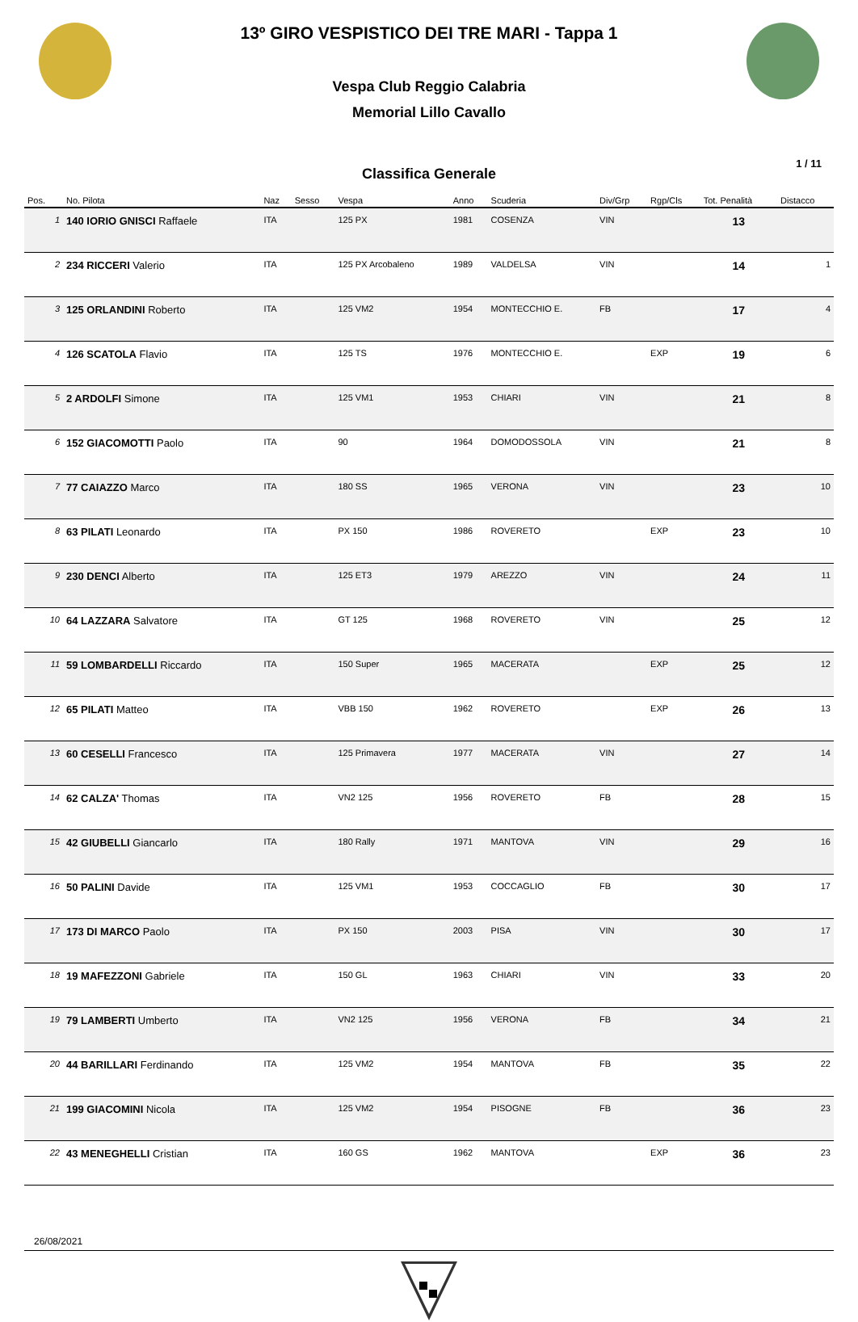13º GIRO VESPISTICO DEI TRE MARI - Tappa 1
Vespa Club Reggio Calabria
Memorial Lillo Cavallo
Classifica Generale
1 / 11
| Pos. | No. Pilota | Naz | Sesso | Vespa | Anno | Scuderia | Div/Grp | Rgp/Cls | Tot. Penalità | Distacco |
| --- | --- | --- | --- | --- | --- | --- | --- | --- | --- | --- |
| 1 | 140 IORIO GNISCI Raffaele | ITA | | 125 PX | 1981 | COSENZA | VIN | | 13 | |
| 2 | 234 RICCERI Valerio | ITA | | 125 PX Arcobaleno | 1989 | VALDELSA | VIN | | 14 | 1 |
| 3 | 125 ORLANDINI Roberto | ITA | | 125 VM2 | 1954 | MONTECCHIO E. | FB | | 17 | 4 |
| 4 | 126 SCATOLA Flavio | ITA | | 125 TS | 1976 | MONTECCHIO E. | | EXP | 19 | 6 |
| 5 | 2 ARDOLFI Simone | ITA | | 125 VM1 | 1953 | CHIARI | VIN | | 21 | 8 |
| 6 | 152 GIACOMOTTI Paolo | ITA | | 90 | 1964 | DOMODOSSOLA | VIN | | 21 | 8 |
| 7 | 77 CAIAZZO Marco | ITA | | 180 SS | 1965 | VERONA | VIN | | 23 | 10 |
| 8 | 63 PILATI Leonardo | ITA | | PX 150 | 1986 | ROVERETO | | EXP | 23 | 10 |
| 9 | 230 DENCI Alberto | ITA | | 125 ET3 | 1979 | AREZZO | VIN | | 24 | 11 |
| 10 | 64 LAZZARA Salvatore | ITA | | GT 125 | 1968 | ROVERETO | VIN | | 25 | 12 |
| 11 | 59 LOMBARDELLI Riccardo | ITA | | 150 Super | 1965 | MACERATA | | EXP | 25 | 12 |
| 12 | 65 PILATI Matteo | ITA | | VBB 150 | 1962 | ROVERETO | | EXP | 26 | 13 |
| 13 | 60 CESELLI Francesco | ITA | | 125 Primavera | 1977 | MACERATA | VIN | | 27 | 14 |
| 14 | 62 CALZA' Thomas | ITA | | VN2 125 | 1956 | ROVERETO | FB | | 28 | 15 |
| 15 | 42 GIUBELLI Giancarlo | ITA | | 180 Rally | 1971 | MANTOVA | VIN | | 29 | 16 |
| 16 | 50 PALINI Davide | ITA | | 125 VM1 | 1953 | COCCAGLIO | FB | | 30 | 17 |
| 17 | 173 DI MARCO Paolo | ITA | | PX 150 | 2003 | PISA | VIN | | 30 | 17 |
| 18 | 19 MAFEZZONI Gabriele | ITA | | 150 GL | 1963 | CHIARI | VIN | | 33 | 20 |
| 19 | 79 LAMBERTI Umberto | ITA | | VN2 125 | 1956 | VERONA | FB | | 34 | 21 |
| 20 | 44 BARILLARI Ferdinando | ITA | | 125 VM2 | 1954 | MANTOVA | FB | | 35 | 22 |
| 21 | 199 GIACOMINI Nicola | ITA | | 125 VM2 | 1954 | PISOGNE | FB | | 36 | 23 |
| 22 | 43 MENEGHELLI Cristian | ITA | | 160 GS | 1962 | MANTOVA | | EXP | 36 | 23 |
26/08/2021